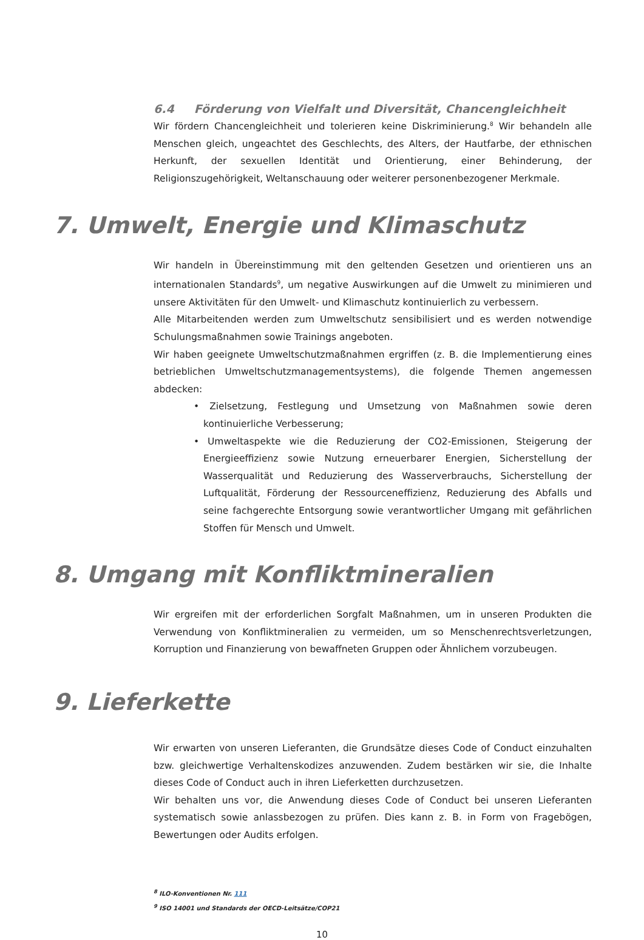6.4 Förderung von Vielfalt und Diversität, Chancengleichheit
Wir fördern Chancengleichheit und tolerieren keine Diskriminierung.<sup>8</sup> Wir behandeln alle Menschen gleich, ungeachtet des Geschlechts, des Alters, der Hautfarbe, der ethnischen Herkunft, der sexuellen Identität und Orientierung, einer Behinderung, der Religionszugehörigkeit, Weltanschauung oder weiterer personenbezogener Merkmale.
7. Umwelt, Energie und Klimaschutz
Wir handeln in Übereinstimmung mit den geltenden Gesetzen und orientieren uns an internationalen Standards<sup>9</sup>, um negative Auswirkungen auf die Umwelt zu minimieren und unsere Aktivitäten für den Umwelt- und Klimaschutz kontinuierlich zu verbessern.
Alle Mitarbeitenden werden zum Umweltschutz sensibilisiert und es werden notwendige Schulungsmaßnahmen sowie Trainings angeboten.
Wir haben geeignete Umweltschutzmaßnahmen ergriffen (z. B. die Implementierung eines betrieblichen Umweltschutzmanagementsystems), die folgende Themen angemessen abdecken:
• Zielsetzung, Festlegung und Umsetzung von Maßnahmen sowie deren kontinuierliche Verbesserung;
• Umweltaspekte wie die Reduzierung der CO2-Emissionen, Steigerung der Energieeffizienz sowie Nutzung erneuerbarer Energien, Sicherstellung der Wasserqualität und Reduzierung des Wasserverbrauchs, Sicherstellung der Luftqualität, Förderung der Ressourceneffizienz, Reduzierung des Abfalls und seine fachgerechte Entsorgung sowie verantwortlicher Umgang mit gefährlichen Stoffen für Mensch und Umwelt.
8. Umgang mit Konfliktmineralien
Wir ergreifen mit der erforderlichen Sorgfalt Maßnahmen, um in unseren Produkten die Verwendung von Konfliktmineralien zu vermeiden, um so Menschenrechtsverletzungen, Korruption und Finanzierung von bewaffneten Gruppen oder Ähnlichem vorzubeugen.
9. Lieferkette
Wir erwarten von unseren Lieferanten, die Grundsätze dieses Code of Conduct einzuhalten bzw. gleichwertige Verhaltenskodizes anzuwenden. Zudem bestärken wir sie, die Inhalte dieses Code of Conduct auch in ihren Lieferketten durchzusetzen.
Wir behalten uns vor, die Anwendung dieses Code of Conduct bei unseren Lieferanten systematisch sowie anlassbezogen zu prüfen. Dies kann z. B. in Form von Fragebögen, Bewertungen oder Audits erfolgen.
<sup>8</sup> ILO-Konventionen Nr. 111
<sup>9</sup> ISO 14001 und Standards der OECD-Leitsätze/COP21
10